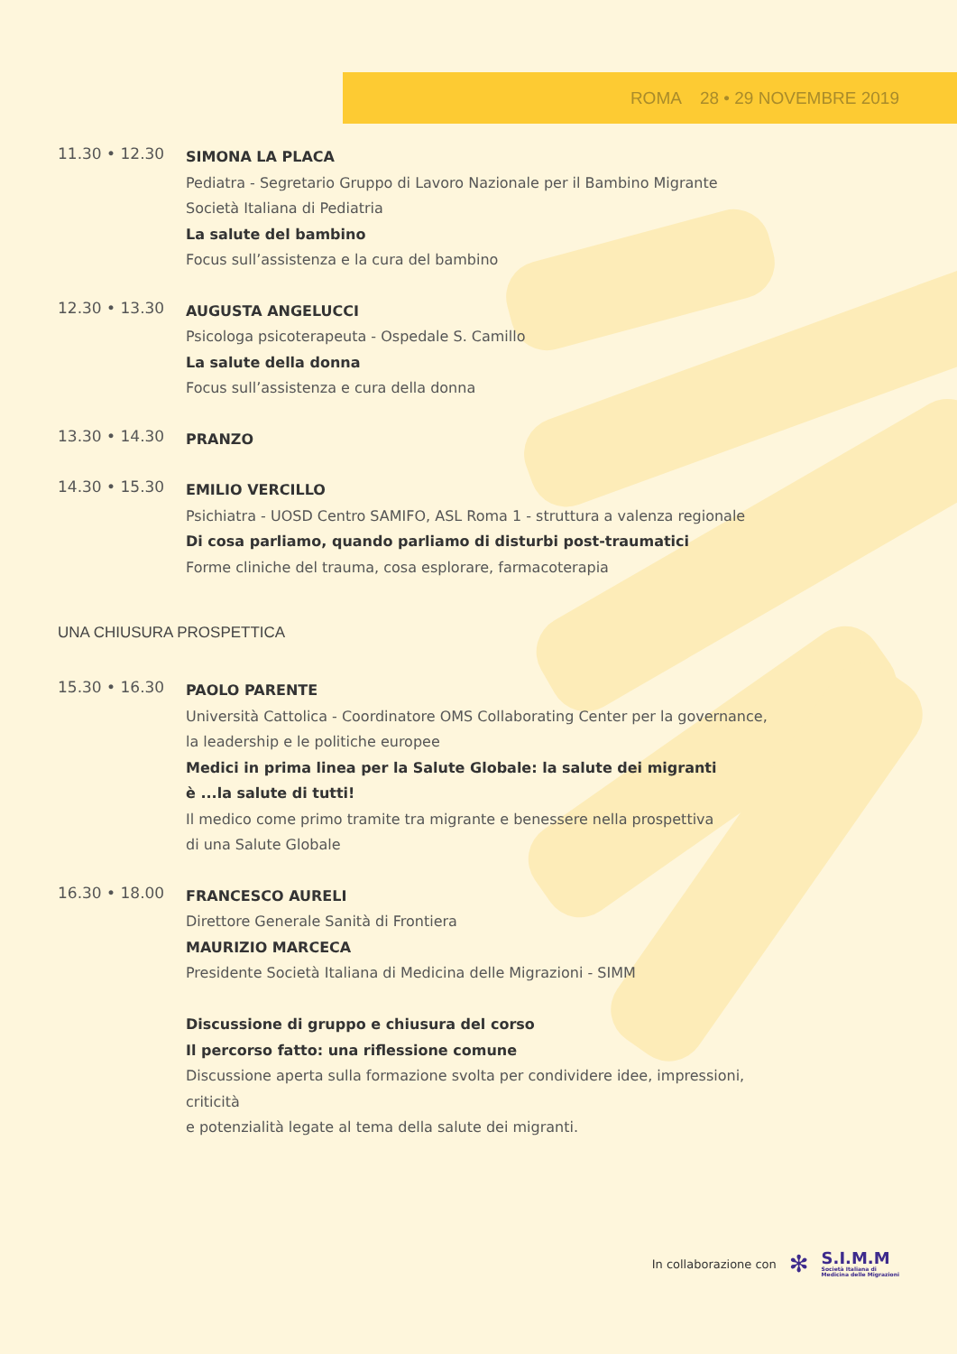ROMA 28 • 29 NOVEMBRE 2019
11.30 • 12.30
SIMONA LA PLACA
Pediatra - Segretario Gruppo di Lavoro Nazionale per il Bambino Migrante
Società Italiana di Pediatria
La salute del bambino
Focus sull’assistenza e la cura del bambino
12.30 • 13.30
AUGUSTA ANGELUCCI
Psicologa psicoterapeuta - Ospedale S. Camillo
La salute della donna
Focus sull’assistenza e cura della donna
13.30 • 14.30
PRANZO
14.30 • 15.30
EMILIO VERCILLO
Psichiatra - UOSD Centro SAMIFO, ASL Roma 1 - struttura a valenza regionale
Di cosa parliamo, quando parliamo di disturbi post-traumatici
Forme cliniche del trauma, cosa esplorare, farmacoterapia
UNA CHIUSURA PROSPETTICA
15.30 • 16.30
PAOLO PARENTE
Università Cattolica - Coordinatore OMS Collaborating Center per la governance,
la leadership e le politiche europee
Medici in prima linea per la Salute Globale: la salute dei migranti
è ...la salute di tutti!
Il medico come primo tramite tra migrante e benessere nella prospettiva
di una Salute Globale
16.30 • 18.00
FRANCESCO AURELI
Direttore Generale Sanità di Frontiera
MAURIZIO MARCECA
Presidente Società Italiana di Medicina delle Migrazioni - SIMM
Discussione di gruppo e chiusura del corso
Il percorso fatto: una riflessione comune
Discussione aperta sulla formazione svolta per condividere idee, impressioni, criticità
e potenzialità legate al tema della salute dei migranti.
In collaborazione con ✻
S.I.M.M
Società Italiana di
Medicina delle Migrazioni